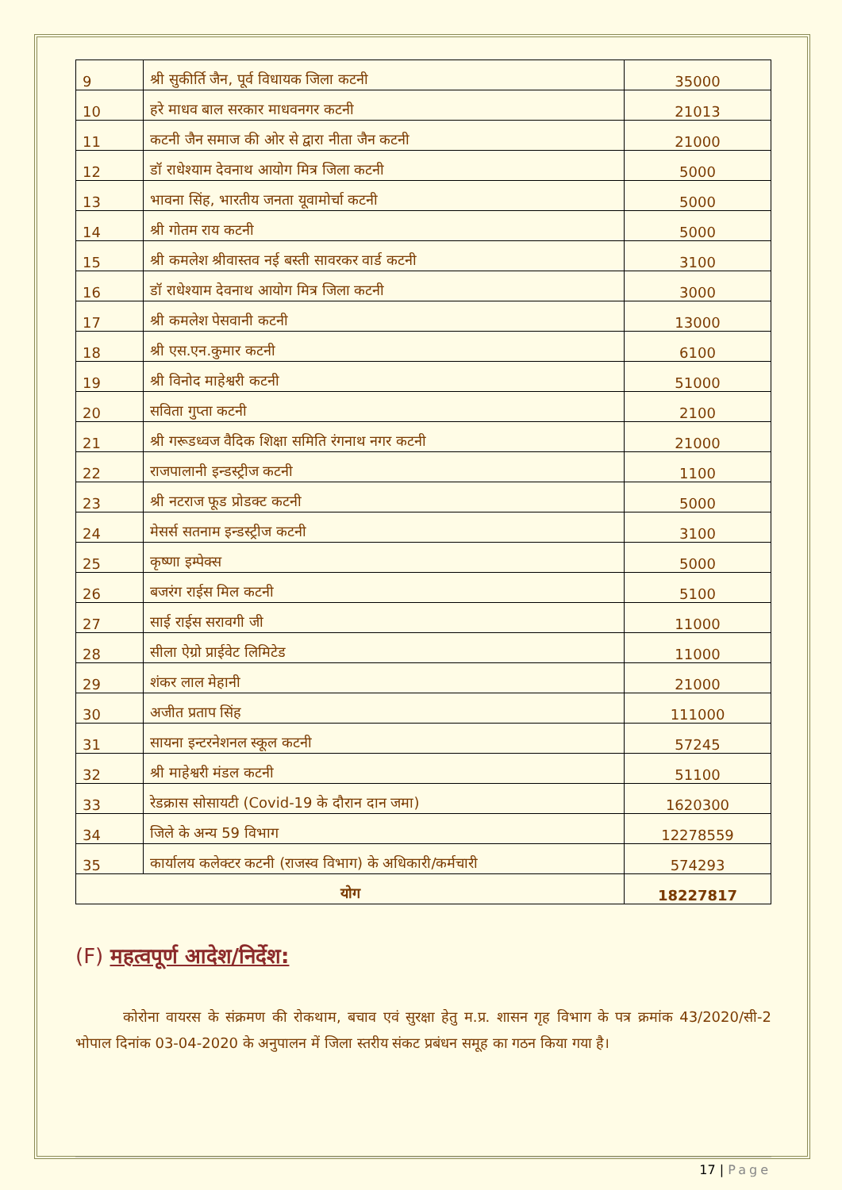| 9 | श्री सुकीर्ति जैन, पूर्व विधायक जिला कटनी | 35000 |
| 10 | हरे माधव बाल सरकार माधवनगर कटनी | 21013 |
| 11 | कटनी जैन समाज की ओर से द्वारा नीता जैन कटनी | 21000 |
| 12 | डॉ राधेश्याम देवनाथ आयोग मित्र जिला कटनी | 5000 |
| 13 | भावना सिंह, भारतीय जनता यूवामोर्चा कटनी | 5000 |
| 14 | श्री गोतम राय कटनी | 5000 |
| 15 | श्री कमलेश श्रीवास्तव नई बस्ती सावरकर वार्ड कटनी | 3100 |
| 16 | डॉ राधेश्याम देवनाथ आयोग मित्र जिला कटनी | 3000 |
| 17 | श्री कमलेश पेसवानी कटनी | 13000 |
| 18 | श्री एस.एन.कुमार कटनी | 6100 |
| 19 | श्री विनोद माहेश्वरी कटनी | 51000 |
| 20 | सविता गुप्ता कटनी | 2100 |
| 21 | श्री गरूडध्वज वैदिक शिक्षा समिति रंगनाथ नगर कटनी | 21000 |
| 22 | राजपालानी इन्डस्ट्रीज कटनी | 1100 |
| 23 | श्री नटराज फूड प्रोडक्ट कटनी | 5000 |
| 24 | मेसर्स सतनाम इन्डस्ट्रीज कटनी | 3100 |
| 25 | कृष्णा इम्पेक्स | 5000 |
| 26 | बजरंग राईस मिल कटनी | 5100 |
| 27 | साई राईस सरावगी जी | 11000 |
| 28 | सीला ऐग्रो प्राईवेट लिमिटेड | 11000 |
| 29 | शंकर लाल मेहानी | 21000 |
| 30 | अजीत प्रताप सिंह | 111000 |
| 31 | सायना इन्टरनेशनल स्कूल कटनी | 57245 |
| 32 | श्री माहेश्वरी मंडल कटनी | 51100 |
| 33 | रेडक्रास सोसायटी (Covid-19 के दौरान दान जमा) | 1620300 |
| 34 | जिले के अन्य 59 विभाग | 12278559 |
| 35 | कार्यालय कलेक्टर कटनी (राजस्व विभाग) के अधिकारी/कर्मचारी | 574293 |
| योग | | 18227817 |
(F) महत्वपूर्ण आदेश/निर्देश:
कोरोना वायरस के संक्रमण की रोकथाम, बचाव एवं सुरक्षा हेतु म.प्र. शासन गृह विभाग के पत्र क्रमांक 43/2020/सी-2 भोपाल दिनांक 03-04-2020 के अनुपालन में जिला स्तरीय संकट प्रबंधन समूह का गठन किया गया है।
17 | Page